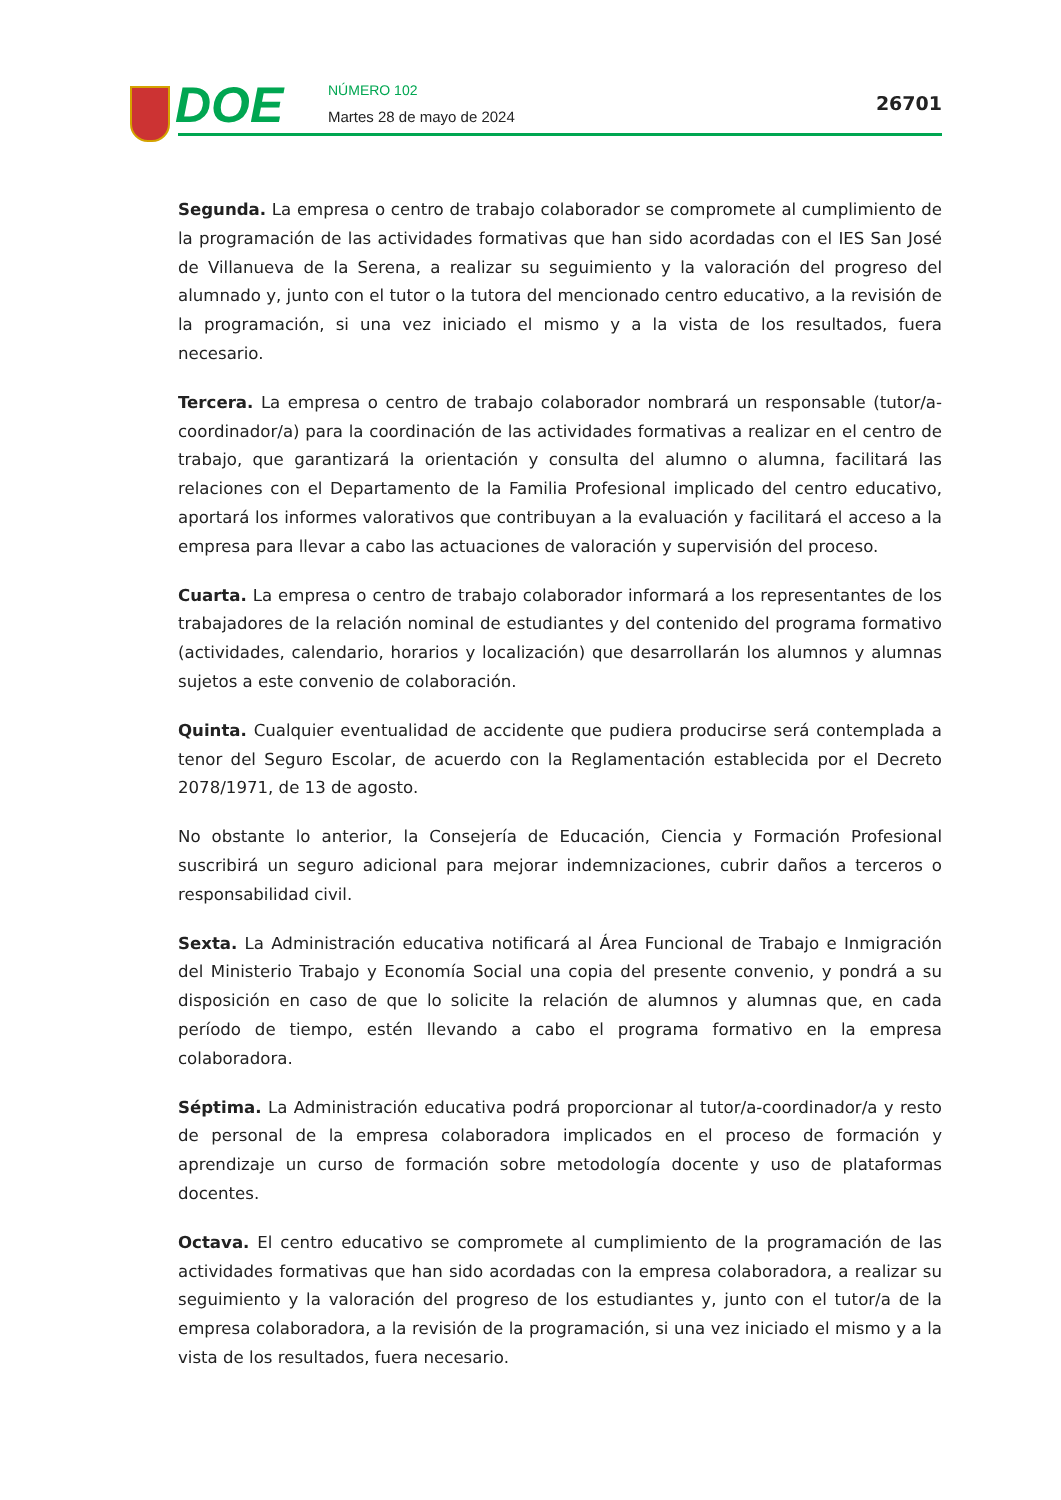DOE NÚMERO 102
Martes 28 de mayo de 2024
26701
Segunda. La empresa o centro de trabajo colaborador se compromete al cumplimiento de la programación de las actividades formativas que han sido acordadas con el IES San José de Villanueva de la Serena, a realizar su seguimiento y la valoración del progreso del alumnado y, junto con el tutor o la tutora del mencionado centro educativo, a la revisión de la programación, si una vez iniciado el mismo y a la vista de los resultados, fuera necesario.
Tercera. La empresa o centro de trabajo colaborador nombrará un responsable (tutor/a-coordinador/a) para la coordinación de las actividades formativas a realizar en el centro de trabajo, que garantizará la orientación y consulta del alumno o alumna, facilitará las relaciones con el Departamento de la Familia Profesional implicado del centro educativo, aportará los informes valorativos que contribuyan a la evaluación y facilitará el acceso a la empresa para llevar a cabo las actuaciones de valoración y supervisión del proceso.
Cuarta. La empresa o centro de trabajo colaborador informará a los representantes de los trabajadores de la relación nominal de estudiantes y del contenido del programa formativo (actividades, calendario, horarios y localización) que desarrollarán los alumnos y alumnas sujetos a este convenio de colaboración.
Quinta. Cualquier eventualidad de accidente que pudiera producirse será contemplada a tenor del Seguro Escolar, de acuerdo con la Reglamentación establecida por el Decreto 2078/1971, de 13 de agosto.
No obstante lo anterior, la Consejería de Educación, Ciencia y Formación Profesional suscribirá un seguro adicional para mejorar indemnizaciones, cubrir daños a terceros o responsabilidad civil.
Sexta. La Administración educativa notificará al Área Funcional de Trabajo e Inmigración del Ministerio Trabajo y Economía Social una copia del presente convenio, y pondrá a su disposición en caso de que lo solicite la relación de alumnos y alumnas que, en cada período de tiempo, estén llevando a cabo el programa formativo en la empresa colaboradora.
Séptima. La Administración educativa podrá proporcionar al tutor/a-coordinador/a y resto de personal de la empresa colaboradora implicados en el proceso de formación y aprendizaje un curso de formación sobre metodología docente y uso de plataformas docentes.
Octava. El centro educativo se compromete al cumplimiento de la programación de las actividades formativas que han sido acordadas con la empresa colaboradora, a realizar su seguimiento y la valoración del progreso de los estudiantes y, junto con el tutor/a de la empresa colaboradora, a la revisión de la programación, si una vez iniciado el mismo y a la vista de los resultados, fuera necesario.